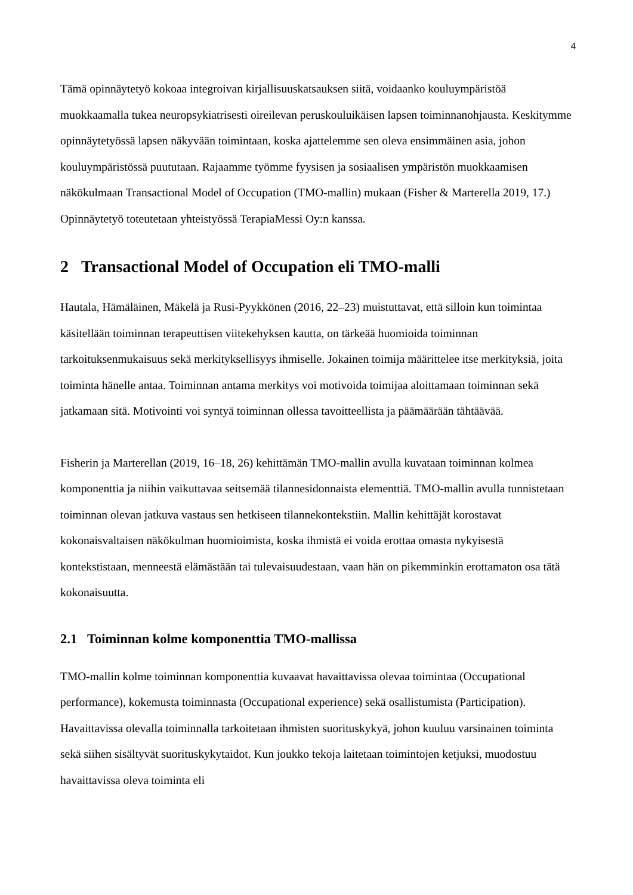4
Tämä opinnäytetyö kokoaa integroivan kirjallisuuskatsauksen siitä, voidaanko kouluym­päristöä muokkaamalla tukea neuropsykiatrisesti oireilevan peruskouluikäisen lapsen toi­minnanohjausta. Keskitymme opinnäytetyössä lapsen näkyvään toimintaan, koska ajatte­lemme sen oleva ensimmäinen asia, johon kouluympäristössä puututaan. Rajaamme työmme fyysisen ja sosiaalisen ympäristön muokkaamisen näkökulmaan Transactional Model of Occupation (TMO-mallin) mukaan (Fisher & Marterella 2019, 17.) Opinnäytetyö toteutetaan yhteistyössä TerapiaMessi Oy:n kanssa.
2 Transactional Model of Occupation eli TMO-malli
Hautala, Hämäläinen, Mäkelä ja Rusi-Pyykkönen (2016, 22–23) muistuttavat, että silloin kun toimintaa käsitellään toiminnan terapeuttisen viitekehyksen kautta, on tärkeää huo­mioida toiminnan tarkoituksenmukaisuus sekä merkityksellisyys ihmiselle. Jokainen toi­mija määrittelee itse merkityksiä, joita toiminta hänelle antaa. Toiminnan antama merkitys voi motivoida toimijaa aloittamaan toiminnan sekä jatkamaan sitä. Motivointi voi syntyä toiminnan ollessa tavoitteellista ja päämäärään tähtäävää.
Fisherin ja Marterellan (2019, 16–18, 26) kehittämän TMO-mallin avulla kuvataan toimin­nan kolmea komponenttia ja niihin vaikuttavaa seitsemää tilannesidonnaista elementtiä. TMO-mallin avulla tunnistetaan toiminnan olevan jatkuva vastaus sen hetkiseen tilanne­kontekstiin. Mallin kehittäjät korostavat kokonaisvaltaisen näkökulman huomioimista, koska ihmistä ei voida erottaa omasta nykyisestä kontekstistaan, menneestä elämästään tai tulevaisuudestaan, vaan hän on pikemminkin erottamaton osa tätä kokonaisuutta.
2.1 Toiminnan kolme komponenttia TMO-mallissa
TMO-mallin kolme toiminnan komponenttia kuvaavat havaittavissa olevaa toimintaa (Oc­cupational performance), kokemusta toiminnasta (Occupational experience) sekä osallistu­mista (Participation). Havaittavissa olevalla toiminnalla tarkoitetaan ihmisten suoritusky­kyä, johon kuuluu varsinainen toiminta sekä siihen sisältyvät suorituskykytaidot. Kun joukko tekoja laitetaan toimintojen ketjuksi, muodostuu havaittavissa oleva toiminta eli